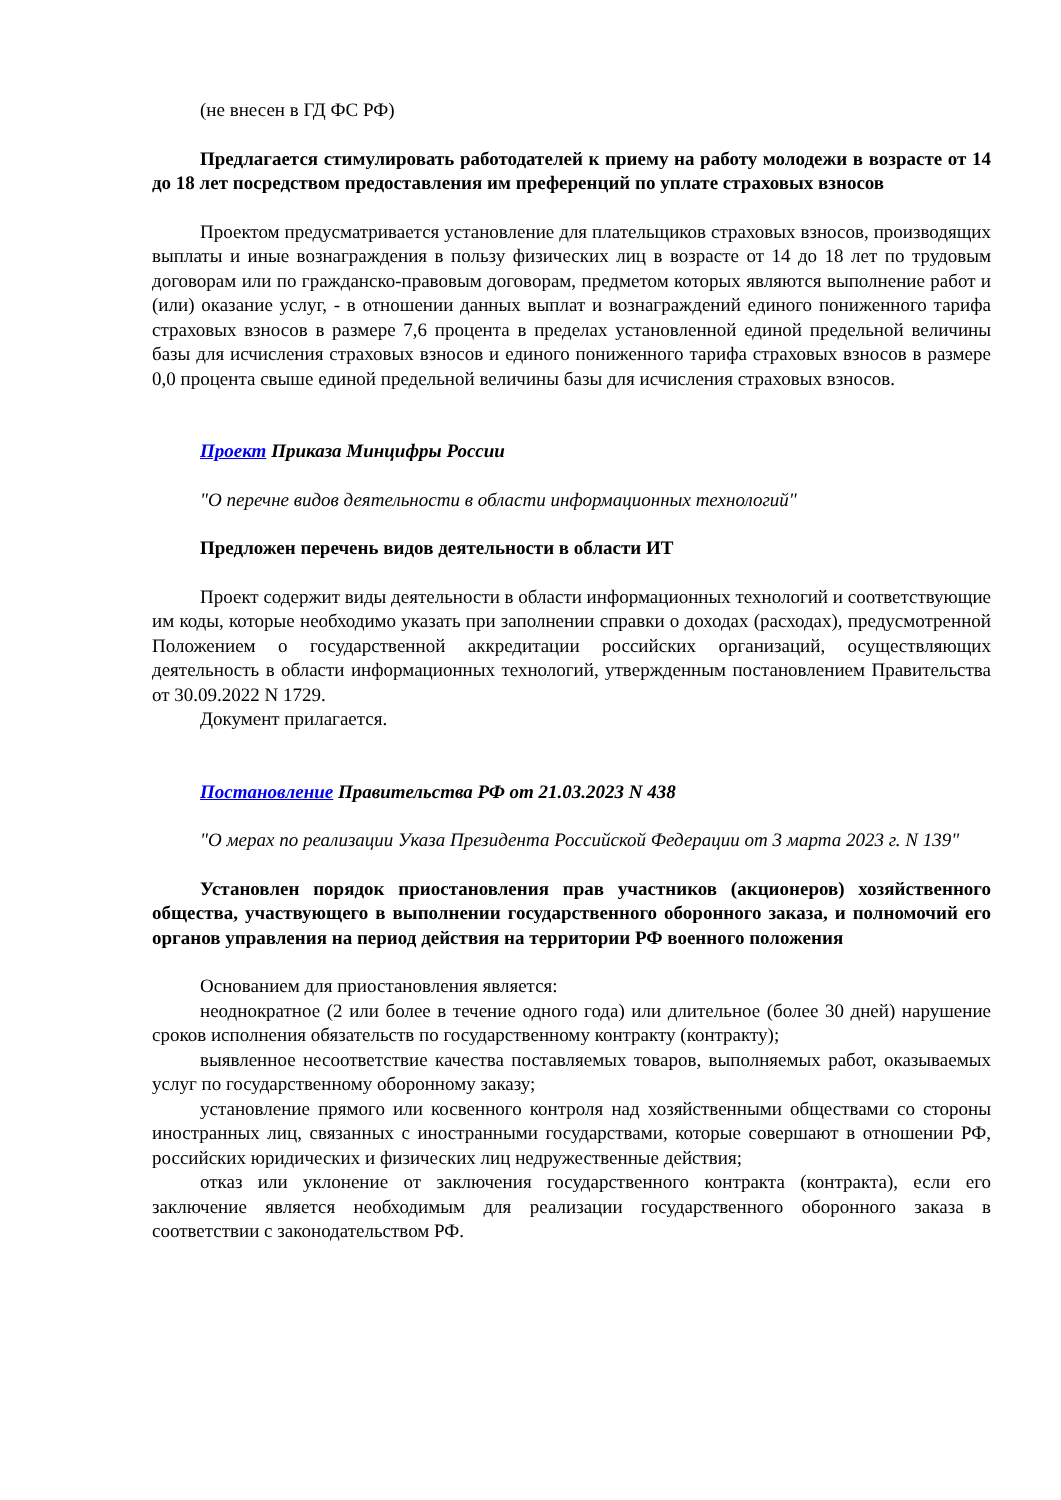(не внесен в ГД ФС РФ)
Предлагается стимулировать работодателей к приему на работу молодежи в возрасте от 14 до 18 лет посредством предоставления им преференций по уплате страховых взносов
Проектом предусматривается установление для плательщиков страховых взносов, производящих выплаты и иные вознаграждения в пользу физических лиц в возрасте от 14 до 18 лет по трудовым договорам или по гражданско-правовым договорам, предметом которых являются выполнение работ и (или) оказание услуг, - в отношении данных выплат и вознаграждений единого пониженного тарифа страховых взносов в размере 7,6 процента в пределах установленной единой предельной величины базы для исчисления страховых взносов и единого пониженного тарифа страховых взносов в размере 0,0 процента свыше единой предельной величины базы для исчисления страховых взносов.
Проект Приказа Минцифры России
"О перечне видов деятельности в области информационных технологий"
Предложен перечень видов деятельности в области ИТ
Проект содержит виды деятельности в области информационных технологий и соответствующие им коды, которые необходимо указать при заполнении справки о доходах (расходах), предусмотренной Положением о государственной аккредитации российских организаций, осуществляющих деятельность в области информационных технологий, утвержденным постановлением Правительства от 30.09.2022 N 1729.
Документ прилагается.
Постановление Правительства РФ от 21.03.2023 N 438
"О мерах по реализации Указа Президента Российской Федерации от 3 марта 2023 г. N 139"
Установлен порядок приостановления прав участников (акционеров) хозяйственного общества, участвующего в выполнении государственного оборонного заказа, и полномочий его органов управления на период действия на территории РФ военного положения
Основанием для приостановления является:
неоднократное (2 или более в течение одного года) или длительное (более 30 дней) нарушение сроков исполнения обязательств по государственному контракту (контракту);
выявленное несоответствие качества поставляемых товаров, выполняемых работ, оказываемых услуг по государственному оборонному заказу;
установление прямого или косвенного контроля над хозяйственными обществами со стороны иностранных лиц, связанных с иностранными государствами, которые совершают в отношении РФ, российских юридических и физических лиц недружественные действия;
отказ или уклонение от заключения государственного контракта (контракта), если его заключение является необходимым для реализации государственного оборонного заказа в соответствии с законодательством РФ.